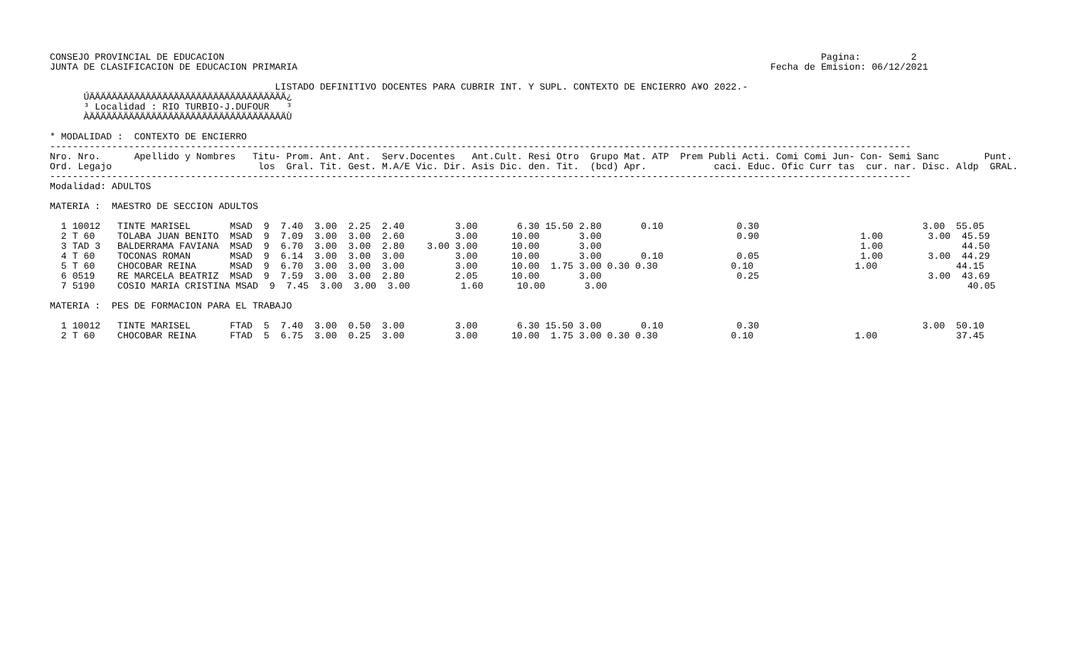CONSEJO PROVINCIAL DE EDUCACION                                                                                                          Pagina:         2
JUNTA DE CLASIFICACION DE EDUCACION PRIMARIA                                                                                    Fecha de Emision: 06/12/2021

                                        LISTADO DEFINITIVO DOCENTES PARA CUBRIR INT. Y SUPL. CONTEXTO DE ENCIERRO A¥O 2022.-
      ÚÄÄÄÄÄÄÄÄÄÄÄÄÄÄÄÄÄÄÄÄÄÄÄÄÄÄÄÄÄÄÄÄÄÄÄ¿
      ³ Localidad : RIO TURBIO-J.DUFOUR   ³
      ÀÄÄÄÄÄÄÄÄÄÄÄÄÄÄÄÄÄÄÄÄÄÄÄÄÄÄÄÄÄÄÄÄÄÄÄÙ

* MODALIDAD :  CONTEXTO DE ENCIERRO
---------------------------------------------------------------------------------------------------------------------------------------------------------
Nro. Nro.      Apellido y Nombres   Titu- Prom. Ant. Ant.  Serv.Docentes   Ant.Cult. Resi Otro  Grupo Mat. ATP  Prem Publi Acti. Comi Comi Jun- Con- Semi Sanc        Punt.
Ord. Legajo                          los  Gral. Tit. Gest. M.A/E Vic. Dir. Asis Dic. den. Tit.  (bcd) Apr.            caci. Educ. Ofic Curr tas  cur. nar. Disc. Aldp  GRAL.
---------------------------------------------------------------------------------------------------------------------------------------------------------
Modalidad: ADULTOS

MATERIA :  MAESTRO DE SECCION ADULTOS

  1 10012   TINTE MARISEL       MSAD  9  7.40  3.00  2.25  2.40         3.00       6.30 15.50 2.80       0.10             0.30                             3.00  55.05
  2 T 60    TOLABA JUAN BENITO  MSAD  9  7.09  3.00  3.00  2.60         3.00      10.00       3.00                        0.90                  1.00        3.00  45.59
  3 TAD 3   BALDERRAMA FAVIANA  MSAD  9  6.70  3.00  3.00  2.80    3.00 3.00      10.00       3.00                                              1.00              44.50
  4 T 60    TOCONAS ROMAN       MSAD  9  6.14  3.00  3.00  3.00         3.00      10.00       3.00       0.10             0.05                  1.00        3.00  44.29
  5 T 60    CHOCOBAR REINA      MSAD  9  6.70  3.00  3.00  3.00         3.00      10.00  1.75 3.00 0.30 0.30             0.10                  1.00              44.15
  6 0519    RE MARCELA BEATRIZ  MSAD  9  7.59  3.00  3.00  2.80         2.05      10.00       3.00                        0.25                              3.00  43.69
  7 5190    COSIO MARIA CRISTINA MSAD  9  7.45  3.00  3.00  3.00         1.60      10.00       3.00                                                                40.05

MATERIA :  PES DE FORMACION PARA EL TRABAJO

  1 10012   TINTE MARISEL       FTAD  5  7.40  3.00  0.50  3.00         3.00       6.30 15.50 3.00       0.10             0.30                             3.00  50.10
  2 T 60    CHOCOBAR REINA      FTAD  5  6.75  3.00  0.25  3.00         3.00      10.00  1.75 3.00 0.30 0.30             0.10                  1.00              37.45